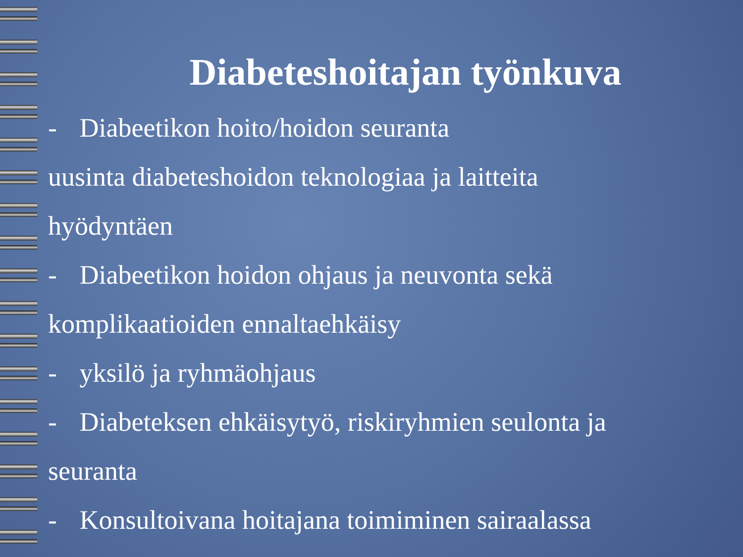Diabeteshoitajan työnkuva
- Diabeetikon hoito/hoidon seuranta
uusinta diabeteshoidon teknologiaa ja laitteita
hyödyntäen
- Diabeetikon hoidon ohjaus ja neuvonta sekä
komplikaatioiden ennaltaehkäisy
- yksilö ja ryhmäohjaus
- Diabeteksen ehkäisytyö, riskiryhmien seulonta ja
seuranta
- Konsultoivana hoitajana toimiminen sairaalassa